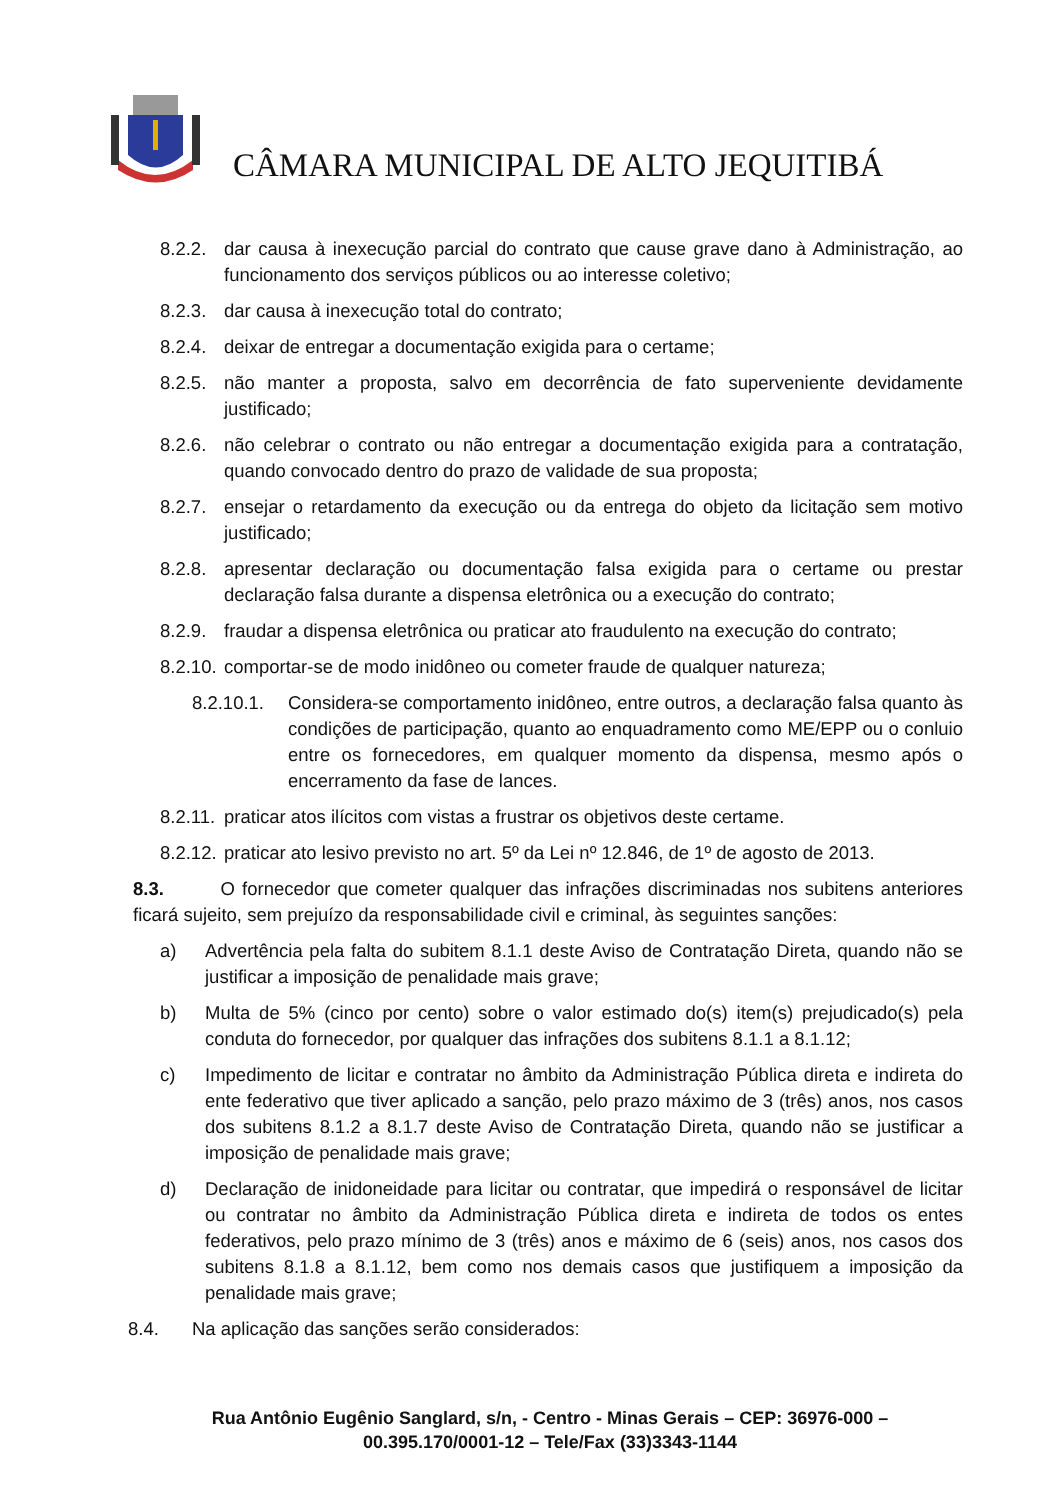CÂMARA MUNICIPAL DE ALTO JEQUITIBÁ
8.2.2. dar causa à inexecução parcial do contrato que cause grave dano à Administração, ao funcionamento dos serviços públicos ou ao interesse coletivo;
8.2.3. dar causa à inexecução total do contrato;
8.2.4. deixar de entregar a documentação exigida para o certame;
8.2.5. não manter a proposta, salvo em decorrência de fato superveniente devidamente justificado;
8.2.6. não celebrar o contrato ou não entregar a documentação exigida para a contratação, quando convocado dentro do prazo de validade de sua proposta;
8.2.7. ensejar o retardamento da execução ou da entrega do objeto da licitação sem motivo justificado;
8.2.8. apresentar declaração ou documentação falsa exigida para o certame ou prestar declaração falsa durante a dispensa eletrônica ou a execução do contrato;
8.2.9. fraudar a dispensa eletrônica ou praticar ato fraudulento na execução do contrato;
8.2.10. comportar-se de modo inidôneo ou cometer fraude de qualquer natureza;
8.2.10.1. Considera-se comportamento inidôneo, entre outros, a declaração falsa quanto às condições de participação, quanto ao enquadramento como ME/EPP ou o conluio entre os fornecedores, em qualquer momento da dispensa, mesmo após o encerramento da fase de lances.
8.2.11. praticar atos ilícitos com vistas a frustrar os objetivos deste certame.
8.2.12. praticar ato lesivo previsto no art. 5º da Lei nº 12.846, de 1º de agosto de 2013.
8.3. O fornecedor que cometer qualquer das infrações discriminadas nos subitens anteriores ficará sujeito, sem prejuízo da responsabilidade civil e criminal, às seguintes sanções:
a) Advertência pela falta do subitem 8.1.1 deste Aviso de Contratação Direta, quando não se justificar a imposição de penalidade mais grave;
b) Multa de 5% (cinco por cento) sobre o valor estimado do(s) item(s) prejudicado(s) pela conduta do fornecedor, por qualquer das infrações dos subitens 8.1.1 a 8.1.12;
c) Impedimento de licitar e contratar no âmbito da Administração Pública direta e indireta do ente federativo que tiver aplicado a sanção, pelo prazo máximo de 3 (três) anos, nos casos dos subitens 8.1.2 a 8.1.7 deste Aviso de Contratação Direta, quando não se justificar a imposição de penalidade mais grave;
d) Declaração de inidoneidade para licitar ou contratar, que impedirá o responsável de licitar ou contratar no âmbito da Administração Pública direta e indireta de todos os entes federativos, pelo prazo mínimo de 3 (três) anos e máximo de 6 (seis) anos, nos casos dos subitens 8.1.8 a 8.1.12, bem como nos demais casos que justifiquem a imposição da penalidade mais grave;
8.4. Na aplicação das sanções serão considerados:
Rua Antônio Eugênio Sanglard, s/n, - Centro - Minas Gerais – CEP: 36976-000 – 00.395.170/0001-12 – Tele/Fax (33)3343-1144